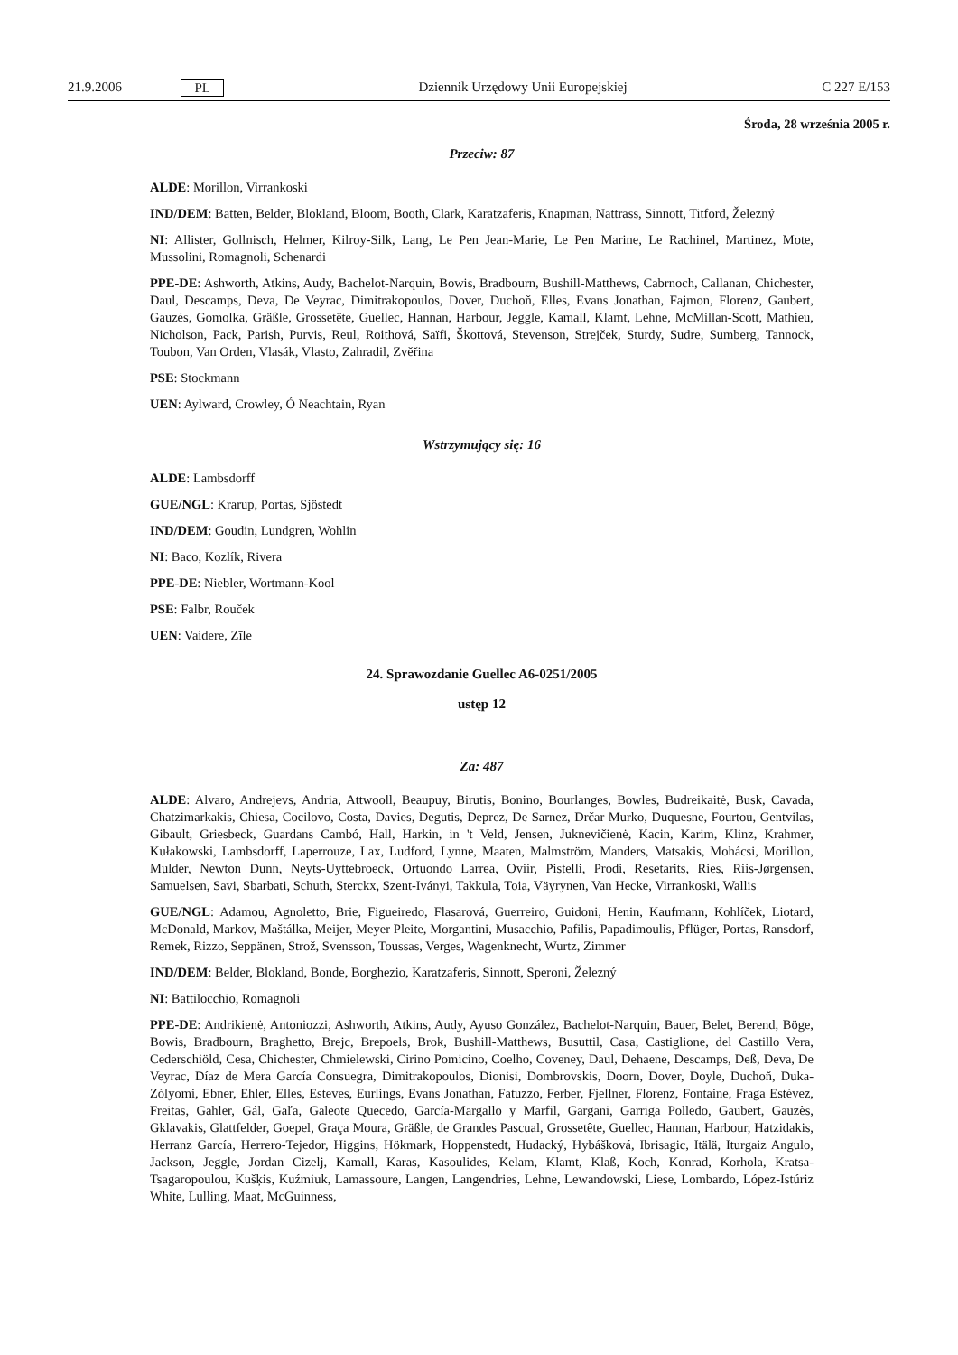21.9.2006 PL Dziennik Urzędowy Unii Europejskiej C 227 E/153
Środa, 28 września 2005 r.
Przeciw: 87
ALDE: Morillon, Virrankoski
IND/DEM: Batten, Belder, Blokland, Bloom, Booth, Clark, Karatzaferis, Knapman, Nattrass, Sinnott, Titford, Železný
NI: Allister, Gollnisch, Helmer, Kilroy-Silk, Lang, Le Pen Jean-Marie, Le Pen Marine, Le Rachinel, Martinez, Mote, Mussolini, Romagnoli, Schenardi
PPE-DE: Ashworth, Atkins, Audy, Bachelot-Narquin, Bowis, Bradbourn, Bushill-Matthews, Cabrnoch, Callanan, Chichester, Daul, Descamps, Deva, De Veyrac, Dimitrakopoulos, Dover, Duchoň, Elles, Evans Jonathan, Fajmon, Florenz, Gaubert, Gauzès, Gomolka, Gräßle, Grossetête, Guellec, Hannan, Harbour, Jeggle, Kamall, Klamt, Lehne, McMillan-Scott, Mathieu, Nicholson, Pack, Parish, Purvis, Reul, Roithová, Saïfi, Škottová, Stevenson, Strejček, Sturdy, Sudre, Sumberg, Tannock, Toubon, Van Orden, Vlasák, Vlasto, Zahradil, Zvěřina
PSE: Stockmann
UEN: Aylward, Crowley, Ó Neachtain, Ryan
Wstrzymujący się: 16
ALDE: Lambsdorff
GUE/NGL: Krarup, Portas, Sjöstedt
IND/DEM: Goudin, Lundgren, Wohlin
NI: Baco, Kozlík, Rivera
PPE-DE: Niebler, Wortmann-Kool
PSE: Falbr, Rouček
UEN: Vaidere, Zīle
24. Sprawozdanie Guellec A6-0251/2005
ustęp 12
Za: 487
ALDE: Alvaro, Andrejevs, Andria, Attwooll, Beaupuy, Birutis, Bonino, Bourlanges, Bowles, Budreikaitė, Busk, Cavada, Chatzimarkakis, Chiesa, Cocilovo, Costa, Davies, Degutis, Deprez, De Sarnez, Drčar Murko, Duquesne, Fourtou, Gentvilas, Gibault, Griesbeck, Guardans Cambó, Hall, Harkin, in 't Veld, Jensen, Juknevičienė, Kacin, Karim, Klinz, Krahmer, Kułakowski, Lambsdorff, Laperrouze, Lax, Ludford, Lynne, Maaten, Malmström, Manders, Matsakis, Mohácsi, Morillon, Mulder, Newton Dunn, Neyts-Uyttebroeck, Ortuondo Larrea, Oviir, Pistelli, Prodi, Resetarits, Ries, Riis-Jørgensen, Samuelsen, Savi, Sbarbati, Schuth, Sterckx, Szent-Iványi, Takkula, Toia, Väyrynen, Van Hecke, Virrankoski, Wallis
GUE/NGL: Adamou, Agnoletto, Brie, Figueiredo, Flasarová, Guerreiro, Guidoni, Henin, Kaufmann, Kohlíček, Liotard, McDonald, Markov, Maštálka, Meijer, Meyer Pleite, Morgantini, Musacchio, Pafilis, Papadimoulis, Pflüger, Portas, Ransdorf, Remek, Rizzo, Seppänen, Strož, Svensson, Toussas, Verges, Wagenknecht, Wurtz, Zimmer
IND/DEM: Belder, Blokland, Bonde, Borghezio, Karatzaferis, Sinnott, Speroni, Železný
NI: Battilocchio, Romagnoli
PPE-DE: Andrikienė, Antoniozzi, Ashworth, Atkins, Audy, Ayuso González, Bachelot-Narquin, Bauer, Belet, Berend, Böge, Bowis, Bradbourn, Braghetto, Brejc, Brepoels, Brok, Bushill-Matthews, Busuttil, Casa, Castiglione, del Castillo Vera, Cederschiöld, Cesa, Chichester, Chmielewski, Cirino Pomicino, Coelho, Coveney, Daul, Dehaene, Descamps, Deß, Deva, De Veyrac, Díaz de Mera García Consuegra, Dimitrakopoulos, Dionisi, Dombrovskis, Doorn, Dover, Doyle, Duchoň, Duka-Zólyomi, Ebner, Ehler, Elles, Esteves, Eurlings, Evans Jonathan, Fatuzzo, Ferber, Fjellner, Florenz, Fontaine, Fraga Estévez, Freitas, Gahler, Gál, Gaľa, Galeote Quecedo, García-Margallo y Marfil, Gargani, Garriga Polledo, Gaubert, Gauzès, Gklavakis, Glattfelder, Goepel, Graça Moura, Gräßle, de Grandes Pascual, Grossetête, Guellec, Hannan, Harbour, Hatzidakis, Herranz García, Herrero-Tejedor, Higgins, Hökmark, Hoppenstedt, Hudacký, Hybášková, Ibrisagic, Itälä, Iturgaiz Angulo, Jackson, Jeggle, Jordan Cizelj, Kamall, Karas, Kasoulides, Kelam, Klamt, Klaß, Koch, Konrad, Korhola, Kratsa-Tsagaropoulou, Kušķis, Kuźmiuk, Lamassoure, Langen, Langendries, Lehne, Lewandowski, Liese, Lombardo, López-Istúriz White, Lulling, Maat, McGuinness,